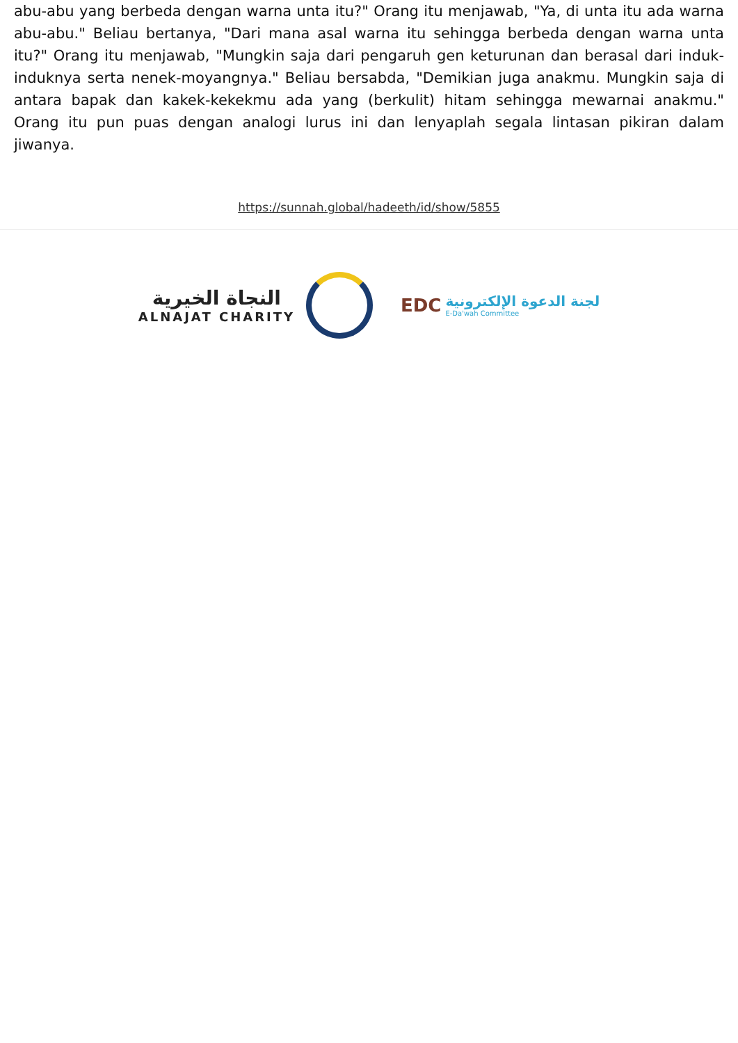abu-abu yang berbeda dengan warna unta itu?" Orang itu menjawab, "Ya, di unta itu ada warna abu-abu." Beliau bertanya, "Dari mana asal warna itu sehingga berbeda dengan warna unta itu?" Orang itu menjawab, "Mungkin saja dari pengaruh gen keturunan dan berasal dari induk-induknya serta nenek-moyangnya." Beliau bersabda, "Demikian juga anakmu. Mungkin saja di antara bapak dan kakek-kekekmu ada yang (berkulit) hitam sehingga mewarnai anakmu." Orang itu pun puas dengan analogi lurus ini dan lenyaplah segala lintasan pikiran dalam jiwanya.
https://sunnah.global/hadeeth/id/show/5855
النجاة الخيرية
ALNAJAT CHARITY
EDC
لجنة الدعوة الإلكترونية
E-Da'wah Committee